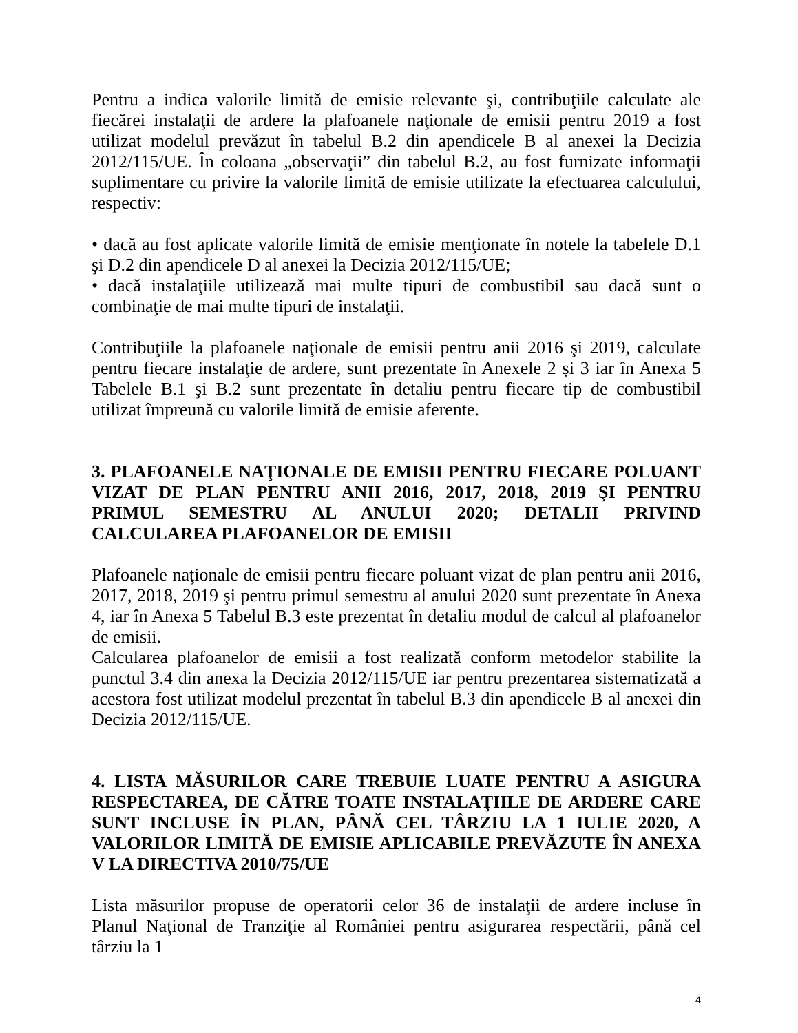Pentru a indica valorile limită de emisie relevante şi, contribuţiile calculate ale fiecărei instalaţii de ardere la plafoanele naţionale de emisii pentru 2019 a fost utilizat modelul prevăzut în tabelul B.2 din apendicele B al anexei la Decizia 2012/115/UE. În coloana „observaţii” din tabelul B.2, au fost furnizate informaţii suplimentare cu privire la valorile limită de emisie utilizate la efectuarea calculului, respectiv:
• dacă au fost aplicate valorile limită de emisie menţionate în notele la tabelele D.1 şi D.2 din apendicele D al anexei la Decizia 2012/115/UE;
• dacă instalaţiile utilizează mai multe tipuri de combustibil sau dacă sunt o combinaţie de mai multe tipuri de instalaţii.
Contribuţiile la plafoanele naţionale de emisii pentru anii 2016 şi 2019, calculate pentru fiecare instalaţie de ardere, sunt prezentate în Anexele 2 și 3 iar în Anexa 5 Tabelele B.1 şi B.2 sunt prezentate în detaliu pentru fiecare tip de combustibil utilizat împreună cu valorile limită de emisie aferente.
3. PLAFOANELE NAŢIONALE DE EMISII PENTRU FIECARE POLUANT VIZAT DE PLAN PENTRU ANII 2016, 2017, 2018, 2019 ŞI PENTRU PRIMUL SEMESTRU AL ANULUI 2020; DETALII PRIVIND CALCULAREA PLAFOANELOR DE EMISII
Plafoanele naţionale de emisii pentru fiecare poluant vizat de plan pentru anii 2016, 2017, 2018, 2019 şi pentru primul semestru al anului 2020 sunt prezentate în Anexa 4, iar în Anexa 5 Tabelul B.3 este prezentat în detaliu modul de calcul al plafoanelor de emisii.
Calcularea plafoanelor de emisii a fost realizată conform metodelor stabilite la punctul 3.4 din anexa la Decizia 2012/115/UE iar pentru prezentarea sistematizată a acestora fost utilizat modelul prezentat în tabelul B.3 din apendicele B al anexei din Decizia 2012/115/UE.
4. LISTA MĂSURILOR CARE TREBUIE LUATE PENTRU A ASIGURA RESPECTAREA, DE CĂTRE TOATE INSTALAŢIILE DE ARDERE CARE SUNT INCLUSE ÎN PLAN, PÂNĂ CEL TÂRZIU LA 1 IULIE 2020, A VALORILOR LIMITĂ DE EMISIE APLICABILE PREVĂZUTE ÎN ANEXA V LA DIRECTIVA 2010/75/UE
Lista măsurilor propuse de operatorii celor 36 de instalaţii de ardere incluse în Planul Naţional de Tranziţie al României pentru asigurarea respectării, până cel târziu la 1
4